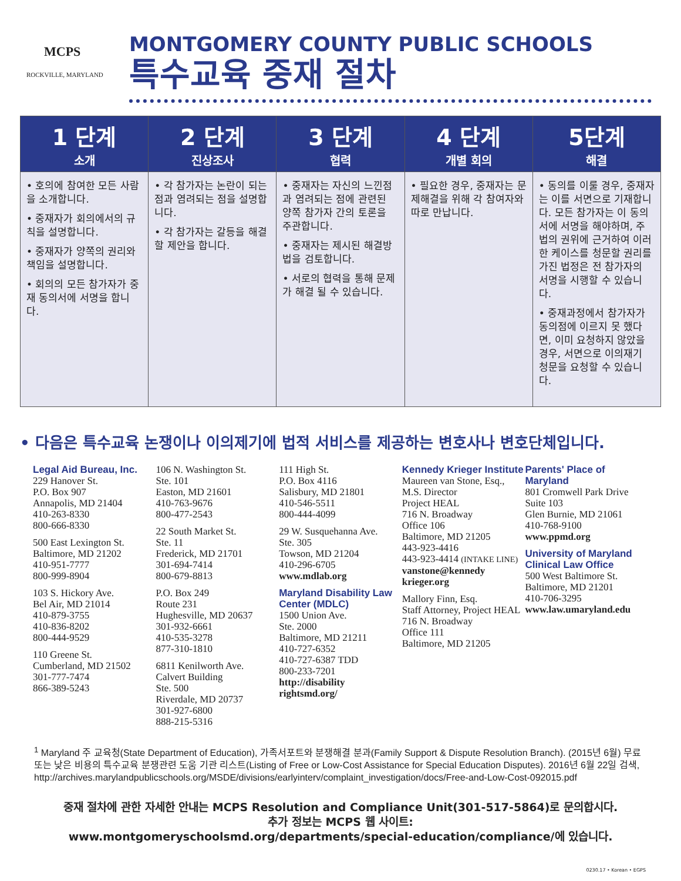MCPS
ROCKVILLE, MARYLAND
MONTGOMERY COUNTY PUBLIC SCHOOLS
특수교육 중재 절차
| 1 단계 소개 | 2 단계 진상조사 | 3 단계 협력 | 4 단계 개별 회의 | 5단계 해결 |
| --- | --- | --- | --- | --- |
| • 호의에 참여한 모든 사람을 소개합니다. • 중재자가 회의에서의 규칙을 설명합니다. • 중재자가 양쪽의 권리와 책임을 설명합니다. • 회의의 모든 참가자가 중재 동의서에 서명을 합니다. | • 각 참가자는 논란이 되는 점과 염려되는 점을 설명합니다. • 각 참가자는 갈등을 해결할 제안을 합니다. | • 중재자는 자신의 느낀점과 염려되는 점에 관련된 양쪽 참가자 간의 토론을 주관합니다. • 중재자는 제시된 해결방법을 검토합니다. • 서로의 협력을 통해 문제가 해결 될 수 있습니다. | • 필요한 경우, 중재자는 문제해결을 위해 각 참여자와 따로 만납니다. | • 동의를 이룰 경우, 중재자는 이를 서면으로 기재합니다. 모든 참가자는 이 동의서에 서명을 해야하며, 주법의 권위에 근거하여 이러한 케이스를 청문할 권리를 가진 법정은 전 참가자의 서명을 시행할 수 있습니다. • 중재과정에서 참가자가 동의점에 이르지 못 했다면, 이미 요청하지 않았을 경우, 서면으로 이의재기 청문을 요청할 수 있습니다. |
• 다음은 특수교육 논쟁이나 이의제기에 법적 서비스를 제공하는 변호사나 변호단체입니다.
Legal Aid Bureau, Inc.
229 Hanover St.
P.O. Box 907
Annapolis, MD 21404
410-263-8330
800-666-8330
500 East Lexington St.
Baltimore, MD 21202
410-951-7777
800-999-8904
103 S. Hickory Ave.
Bel Air, MD 21014
410-879-3755
410-836-8202
800-444-9529
110 Greene St.
Cumberland, MD 21502
301-777-7474
866-389-5243
106 N. Washington St.
Ste. 101
Easton, MD 21601
410-763-9676
800-477-2543
22 South Market St.
Ste. 11
Frederick, MD 21701
301-694-7414
800-679-8813
P.O. Box 249
Route 231
Hughesville, MD 20637
301-932-6661
410-535-3278
877-310-1810
6811 Kenilworth Ave.
Calvert Building
Ste. 500
Riverdale, MD 20737
301-927-6800
888-215-5316
111 High St.
P.O. Box 4116
Salisbury, MD 21801
410-546-5511
800-444-4099
29 W. Susquehanna Ave.
Ste. 305
Towson, MD 21204
410-296-6705
www.mdlab.org
Maryland Disability Law Center (MDLC)
1500 Union Ave.
Ste. 2000
Baltimore, MD 21211
410-727-6352
410-727-6387 TDD
800-233-7201
http://disability rightsmd.org/
Kennedy Krieger Institute
Maureen van Stone, Esq., M.S. Director
Project HEAL
716 N. Broadway
Office 106
Baltimore, MD 21205
443-923-4416
443-923-4414 (INTAKE LINE)
vanstone@kennedy krieger.org
Mallory Finn, Esq.
Staff Attorney, Project HEAL
716 N. Broadway
Office 111
Baltimore, MD 21205
Parents' Place of Maryland
801 Cromwell Park Drive Suite 103
Glen Burnie, MD 21061
410-768-9100
www.ppmd.org
University of Maryland Clinical Law Office
500 West Baltimore St.
Baltimore, MD 21201
410-706-3295
www.law.umaryland.edu
<sup>1</sup> Maryland 주 교육청(State Department of Education), 가족서포트와 분쟁해결 분과(Family Support & Dispute Resolution Branch). (2015년 6월) 무료 또는 낮은 비용의 특수교육 분쟁관련 도움 기관 리스트(Listing of Free or Low-Cost Assistance for Special Education Disputes). 2016년 6월 22일 검색, http://archives.marylandpublicschools.org/MSDE/divisions/earlyinterv/complaint_investigation/docs/Free-and-Low-Cost-092015.pdf
중재 절차에 관한 자세한 안내는 MCPS Resolution and Compliance Unit(301-517-5864)로 문의합시다.
추가 정보는 MCPS 웹 사이트:
www.montgomeryschoolsmd.org/departments/special-education/compliance/에 있습니다.
0230.17 • Korean • EGPS